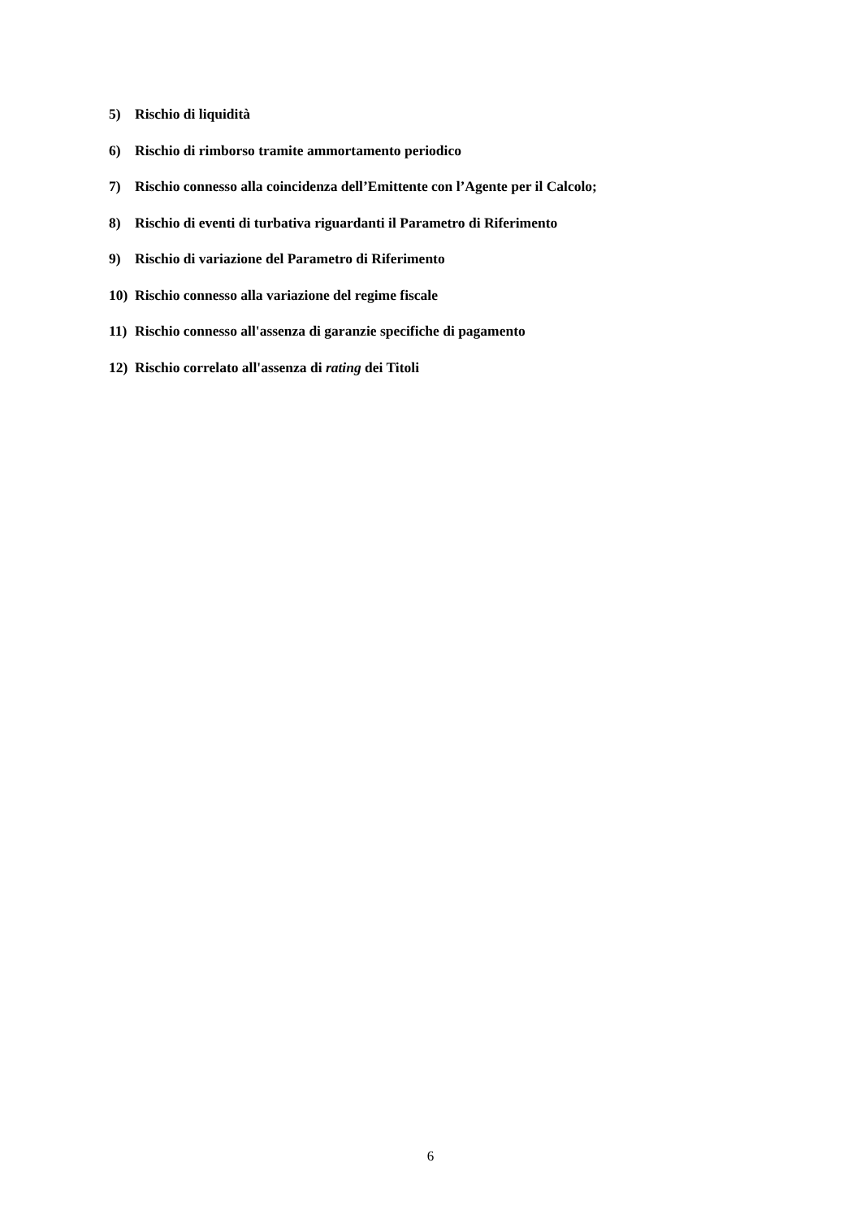5) Rischio di liquidità
6) Rischio di rimborso tramite ammortamento periodico
7) Rischio connesso alla coincidenza dell’Emittente con l’Agente per il Calcolo;
8) Rischio di eventi di turbativa riguardanti il Parametro di Riferimento
9) Rischio di variazione del Parametro di Riferimento
10) Rischio connesso alla variazione del regime fiscale
11) Rischio connesso all'assenza di garanzie specifiche di pagamento
12) Rischio correlato all'assenza di rating dei Titoli
6